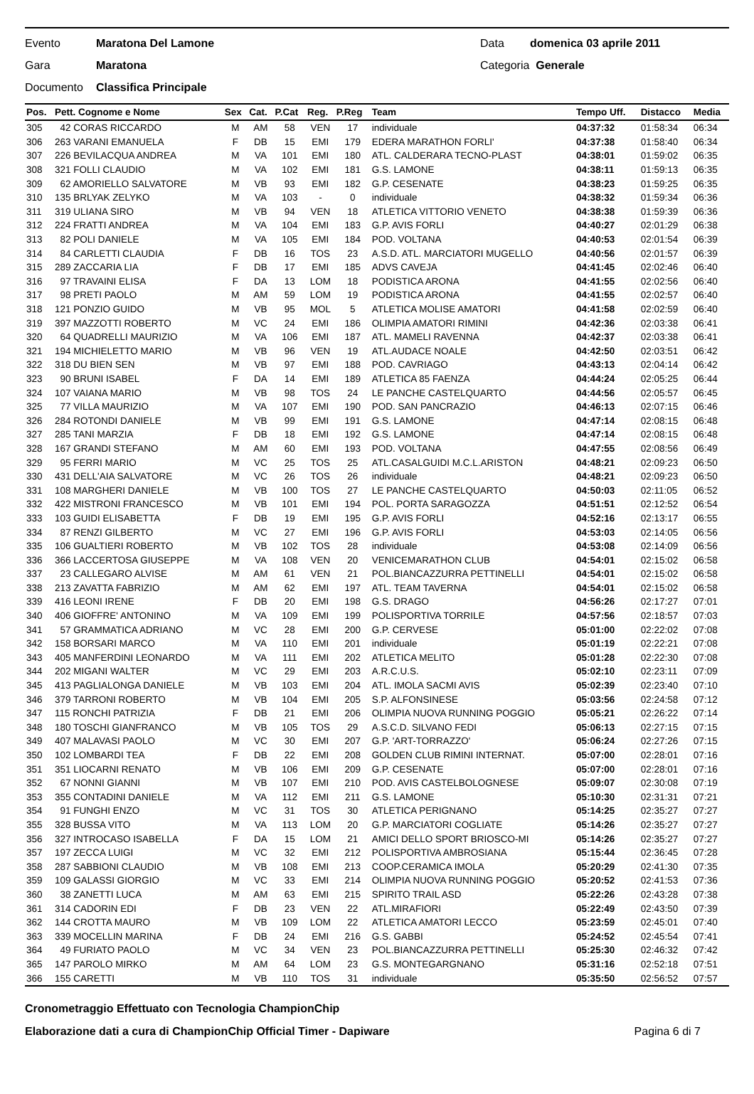Evento Maratona Del Lamone Data domenica 03 aprile 2011
Gara Maratona Categoria Generale
Documento Classifica Principale
| Pos. | Pett. Cognome e Nome | Sex | Cat. | P.Cat | Reg. | P.Reg | Team | Tempo Uff. | Distacco | Media |
| --- | --- | --- | --- | --- | --- | --- | --- | --- | --- | --- |
| 305 | 42 CORAS RICCARDO | M | AM | 58 | VEN | 17 | individuale | 04:37:32 | 01:58:34 | 06:34 |
| 306 | 263 VARANI EMANUELA | F | DB | 15 | EMI | 179 | EDERA MARATHON FORLI' | 04:37:38 | 01:58:40 | 06:34 |
| 307 | 226 BEVILACQUA ANDREA | M | VA | 101 | EMI | 180 | ATL. CALDERARA TECNO-PLAST | 04:38:01 | 01:59:02 | 06:35 |
| 308 | 321 FOLLI CLAUDIO | M | VA | 102 | EMI | 181 | G.S. LAMONE | 04:38:11 | 01:59:13 | 06:35 |
| 309 | 62 AMORIELLO SALVATORE | M | VB | 93 | EMI | 182 | G.P. CESENATE | 04:38:23 | 01:59:25 | 06:35 |
| 310 | 135 BRLYAK ZELYKO | M | VA | 103 | - | 0 | individuale | 04:38:32 | 01:59:34 | 06:36 |
| 311 | 319 ULIANA SIRO | M | VB | 94 | VEN | 18 | ATLETICA VITTORIO VENETO | 04:38:38 | 01:59:39 | 06:36 |
| 312 | 224 FRATTI ANDREA | M | VA | 104 | EMI | 183 | G.P. AVIS FORLI | 04:40:27 | 02:01:29 | 06:38 |
| 313 | 82 POLI DANIELE | M | VA | 105 | EMI | 184 | POD. VOLTANA | 04:40:53 | 02:01:54 | 06:39 |
| 314 | 84 CARLETTI CLAUDIA | F | DB | 16 | TOS | 23 | A.S.D. ATL. MARCIATORI MUGELLO | 04:40:56 | 02:01:57 | 06:39 |
| 315 | 289 ZACCARIA LIA | F | DB | 17 | EMI | 185 | ADVS CAVEJA | 04:41:45 | 02:02:46 | 06:40 |
| 316 | 97 TRAVAINI ELISA | F | DA | 13 | LOM | 18 | PODISTICA ARONA | 04:41:55 | 02:02:56 | 06:40 |
| 317 | 98 PRETI PAOLO | M | AM | 59 | LOM | 19 | PODISTICA ARONA | 04:41:55 | 02:02:57 | 06:40 |
| 318 | 121 PONZIO GUIDO | M | VB | 95 | MOL | 5 | ATLETICA MOLISE AMATORI | 04:41:58 | 02:02:59 | 06:40 |
| 319 | 397 MAZZOTTI ROBERTO | M | VC | 24 | EMI | 186 | OLIMPIA AMATORI RIMINI | 04:42:36 | 02:03:38 | 06:41 |
| 320 | 64 QUADRELLI MAURIZIO | M | VA | 106 | EMI | 187 | ATL. MAMELI RAVENNA | 04:42:37 | 02:03:38 | 06:41 |
| 321 | 194 MICHIELETTO MARIO | M | VB | 96 | VEN | 19 | ATL.AUDACE NOALE | 04:42:50 | 02:03:51 | 06:42 |
| 322 | 318 DU BIEN SEN | M | VB | 97 | EMI | 188 | POD. CAVRIAGO | 04:43:13 | 02:04:14 | 06:42 |
| 323 | 90 BRUNI ISABEL | F | DA | 14 | EMI | 189 | ATLETICA 85 FAENZA | 04:44:24 | 02:05:25 | 06:44 |
| 324 | 107 VAIANA MARIO | M | VB | 98 | TOS | 24 | LE PANCHE CASTELQUARTO | 04:44:56 | 02:05:57 | 06:45 |
| 325 | 77 VILLA MAURIZIO | M | VA | 107 | EMI | 190 | POD. SAN PANCRAZIO | 04:46:13 | 02:07:15 | 06:46 |
| 326 | 284 ROTONDI DANIELE | M | VB | 99 | EMI | 191 | G.S. LAMONE | 04:47:14 | 02:08:15 | 06:48 |
| 327 | 285 TANI MARZIA | F | DB | 18 | EMI | 192 | G.S. LAMONE | 04:47:14 | 02:08:15 | 06:48 |
| 328 | 167 GRANDI STEFANO | M | AM | 60 | EMI | 193 | POD. VOLTANA | 04:47:55 | 02:08:56 | 06:49 |
| 329 | 95 FERRI MARIO | M | VC | 25 | TOS | 25 | ATL.CASALGUIDI M.C.L.ARISTON | 04:48:21 | 02:09:23 | 06:50 |
| 330 | 431 DELL'AIA SALVATORE | M | VC | 26 | TOS | 26 | individuale | 04:48:21 | 02:09:23 | 06:50 |
| 331 | 108 MARGHERI DANIELE | M | VB | 100 | TOS | 27 | LE PANCHE CASTELQUARTO | 04:50:03 | 02:11:05 | 06:52 |
| 332 | 422 MISTRONI FRANCESCO | M | VB | 101 | EMI | 194 | POL. PORTA SARAGOZZA | 04:51:51 | 02:12:52 | 06:54 |
| 333 | 103 GUIDI ELISABETTA | F | DB | 19 | EMI | 195 | G.P. AVIS FORLI | 04:52:16 | 02:13:17 | 06:55 |
| 334 | 87 RENZI GILBERTO | M | VC | 27 | EMI | 196 | G.P. AVIS FORLI | 04:53:03 | 02:14:05 | 06:56 |
| 335 | 106 GUALTIERI ROBERTO | M | VB | 102 | TOS | 28 | individuale | 04:53:08 | 02:14:09 | 06:56 |
| 336 | 366 LACCERTOSA GIUSEPPE | M | VA | 108 | VEN | 20 | VENICEMARATHON CLUB | 04:54:01 | 02:15:02 | 06:58 |
| 337 | 23 CALLEGARO ALVISE | M | AM | 61 | VEN | 21 | POL.BIANCAZZURRA PETTINELLI | 04:54:01 | 02:15:02 | 06:58 |
| 338 | 213 ZAVATTA FABRIZIO | M | AM | 62 | EMI | 197 | ATL. TEAM TAVERNA | 04:54:01 | 02:15:02 | 06:58 |
| 339 | 416 LEONI IRENE | F | DB | 20 | EMI | 198 | G.S. DRAGO | 04:56:26 | 02:17:27 | 07:01 |
| 340 | 406 GIOFFRE' ANTONINO | M | VA | 109 | EMI | 199 | POLISPORTIVA TORRILE | 04:57:56 | 02:18:57 | 07:03 |
| 341 | 57 GRAMMATICA ADRIANO | M | VC | 28 | EMI | 200 | G.P. CERVESE | 05:01:00 | 02:22:02 | 07:08 |
| 342 | 158 BORSARI MARCO | M | VA | 110 | EMI | 201 | individuale | 05:01:19 | 02:22:21 | 07:08 |
| 343 | 405 MANFERDINI LEONARDO | M | VA | 111 | EMI | 202 | ATLETICA MELITO | 05:01:28 | 02:22:30 | 07:08 |
| 344 | 202 MIGANI WALTER | M | VC | 29 | EMI | 203 | A.R.C.U.S. | 05:02:10 | 02:23:11 | 07:09 |
| 345 | 413 PAGLIALONGA DANIELE | M | VB | 103 | EMI | 204 | ATL. IMOLA SACMI AVIS | 05:02:39 | 02:23:40 | 07:10 |
| 346 | 379 TARRONI ROBERTO | M | VB | 104 | EMI | 205 | S.P. ALFONSINESE | 05:03:56 | 02:24:58 | 07:12 |
| 347 | 115 RONCHI PATRIZIA | F | DB | 21 | EMI | 206 | OLIMPIA NUOVA RUNNING POGGIO | 05:05:21 | 02:26:22 | 07:14 |
| 348 | 180 TOSCHI GIANFRANCO | M | VB | 105 | TOS | 29 | A.S.C.D. SILVANO FEDI | 05:06:13 | 02:27:15 | 07:15 |
| 349 | 407 MALAVASI PAOLO | M | VC | 30 | EMI | 207 | G.P. 'ART-TORRAZZO' | 05:06:24 | 02:27:26 | 07:15 |
| 350 | 102 LOMBARDI TEA | F | DB | 22 | EMI | 208 | GOLDEN CLUB RIMINI INTERNAT. | 05:07:00 | 02:28:01 | 07:16 |
| 351 | 351 LIOCARNI RENATO | M | VB | 106 | EMI | 209 | G.P. CESENATE | 05:07:00 | 02:28:01 | 07:16 |
| 352 | 67 NONNI GIANNI | M | VB | 107 | EMI | 210 | POD. AVIS CASTELBOLOGNESE | 05:09:07 | 02:30:08 | 07:19 |
| 353 | 355 CONTADINI DANIELE | M | VA | 112 | EMI | 211 | G.S. LAMONE | 05:10:30 | 02:31:31 | 07:21 |
| 354 | 91 FUNGHI ENZO | M | VC | 31 | TOS | 30 | ATLETICA PERIGNANO | 05:14:25 | 02:35:27 | 07:27 |
| 355 | 328 BUSSA VITO | M | VA | 113 | LOM | 20 | G.P. MARCIATORI COGLIATE | 05:14:26 | 02:35:27 | 07:27 |
| 356 | 327 INTROCASO ISABELLA | F | DA | 15 | LOM | 21 | AMICI DELLO SPORT BRIOSCO-MI | 05:14:26 | 02:35:27 | 07:27 |
| 357 | 197 ZECCA LUIGI | M | VC | 32 | EMI | 212 | POLISPORTIVA AMBROSIANA | 05:15:44 | 02:36:45 | 07:28 |
| 358 | 287 SABBIONI CLAUDIO | M | VB | 108 | EMI | 213 | COOP.CERAMICA IMOLA | 05:20:29 | 02:41:30 | 07:35 |
| 359 | 109 GALASSI GIORGIO | M | VC | 33 | EMI | 214 | OLIMPIA NUOVA RUNNING POGGIO | 05:20:52 | 02:41:53 | 07:36 |
| 360 | 38 ZANETTI LUCA | M | AM | 63 | EMI | 215 | SPIRITO TRAIL ASD | 05:22:26 | 02:43:28 | 07:38 |
| 361 | 314 CADORIN EDI | F | DB | 23 | VEN | 22 | ATL.MIRAFIORI | 05:22:49 | 02:43:50 | 07:39 |
| 362 | 144 CROTTA MAURO | M | VB | 109 | LOM | 22 | ATLETICA AMATORI LECCO | 05:23:59 | 02:45:01 | 07:40 |
| 363 | 339 MOCELLIN MARINA | F | DB | 24 | EMI | 216 | G.S. GABBI | 05:24:52 | 02:45:54 | 07:41 |
| 364 | 49 FURIATO PAOLO | M | VC | 34 | VEN | 23 | POL.BIANCAZZURRA PETTINELLI | 05:25:30 | 02:46:32 | 07:42 |
| 365 | 147 PAROLO MIRKO | M | AM | 64 | LOM | 23 | G.S. MONTEGARGNANO | 05:31:16 | 02:52:18 | 07:51 |
| 366 | 155 CARETTI | M | VB | 110 | TOS | 31 | individuale | 05:35:50 | 02:56:52 | 07:57 |
Cronometraggio Effettuato con Tecnologia ChampionChip
Elaborazione dati a cura di ChampionChip Official Timer - Dapiware Pagina 6 di 7